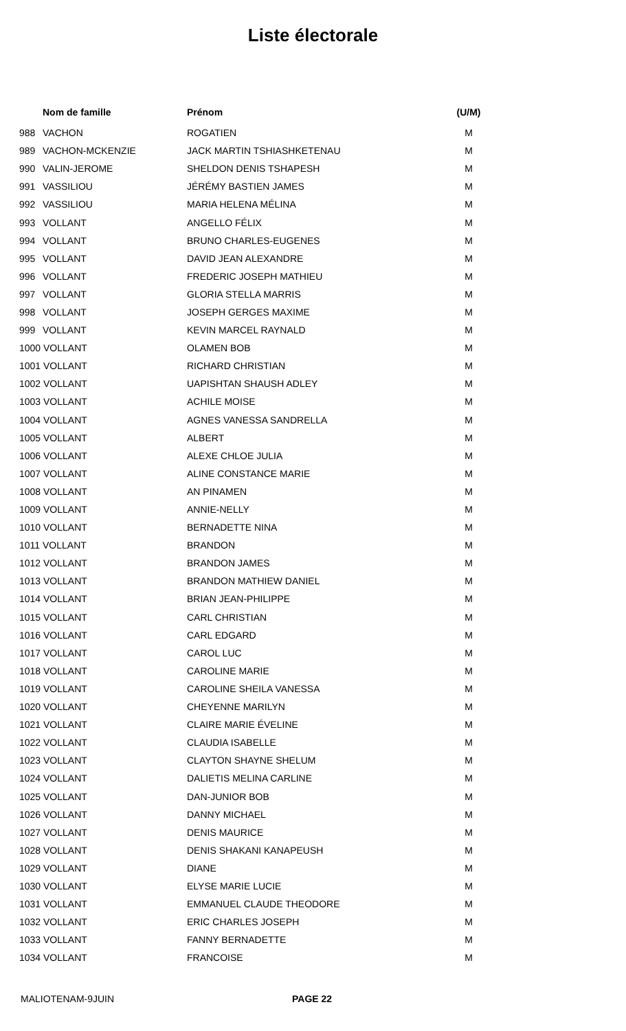Liste électorale
| | Nom de famille | Prénom | (U/M) |
| --- | --- | --- | --- |
| 988 | VACHON | ROGATIEN | M |
| 989 | VACHON-MCKENZIE | JACK MARTIN TSHIASHKETENAU | M |
| 990 | VALIN-JEROME | SHELDON DENIS TSHAPESH | M |
| 991 | VASSILIOU | JÉRÉMY BASTIEN JAMES | M |
| 992 | VASSILIOU | MARIA HELENA MÉLINA | M |
| 993 | VOLLANT | ANGELLO FÉLIX | M |
| 994 | VOLLANT | BRUNO CHARLES-EUGENES | M |
| 995 | VOLLANT | DAVID JEAN ALEXANDRE | M |
| 996 | VOLLANT | FREDERIC JOSEPH MATHIEU | M |
| 997 | VOLLANT | GLORIA STELLA MARRIS | M |
| 998 | VOLLANT | JOSEPH GERGES MAXIME | M |
| 999 | VOLLANT | KEVIN MARCEL RAYNALD | M |
| 1000 VOLLANT | | OLAMEN BOB | M |
| 1001 VOLLANT | | RICHARD CHRISTIAN | M |
| 1002 VOLLANT | | UAPISHTAN SHAUSH ADLEY | M |
| 1003 VOLLANT | | ACHILE MOISE | M |
| 1004 VOLLANT | | AGNES VANESSA SANDRELLA | M |
| 1005 VOLLANT | | ALBERT | M |
| 1006 VOLLANT | | ALEXE CHLOE JULIA | M |
| 1007 VOLLANT | | ALINE CONSTANCE MARIE | M |
| 1008 VOLLANT | | AN PINAMEN | M |
| 1009 VOLLANT | | ANNIE-NELLY | M |
| 1010 VOLLANT | | BERNADETTE NINA | M |
| 1011 VOLLANT | | BRANDON | M |
| 1012 VOLLANT | | BRANDON JAMES | M |
| 1013 VOLLANT | | BRANDON MATHIEW DANIEL | M |
| 1014 VOLLANT | | BRIAN JEAN-PHILIPPE | M |
| 1015 VOLLANT | | CARL CHRISTIAN | M |
| 1016 VOLLANT | | CARL EDGARD | M |
| 1017 VOLLANT | | CAROL LUC | M |
| 1018 VOLLANT | | CAROLINE MARIE | M |
| 1019 VOLLANT | | CAROLINE SHEILA VANESSA | M |
| 1020 VOLLANT | | CHEYENNE MARILYN | M |
| 1021 VOLLANT | | CLAIRE MARIE ÉVELINE | M |
| 1022 VOLLANT | | CLAUDIA ISABELLE | M |
| 1023 VOLLANT | | CLAYTON SHAYNE SHELUM | M |
| 1024 VOLLANT | | DALIETIS MELINA CARLINE | M |
| 1025 VOLLANT | | DAN-JUNIOR BOB | M |
| 1026 VOLLANT | | DANNY MICHAEL | M |
| 1027 VOLLANT | | DENIS MAURICE | M |
| 1028 VOLLANT | | DENIS SHAKANI KANAPEUSH | M |
| 1029 VOLLANT | | DIANE | M |
| 1030 VOLLANT | | ELYSE MARIE LUCIE | M |
| 1031 VOLLANT | | EMMANUEL CLAUDE THEODORE | M |
| 1032 VOLLANT | | ERIC CHARLES JOSEPH | M |
| 1033 VOLLANT | | FANNY BERNADETTE | M |
| 1034 VOLLANT | | FRANCOISE | M |
MALIOTENAM-9JUIN PAGE 22